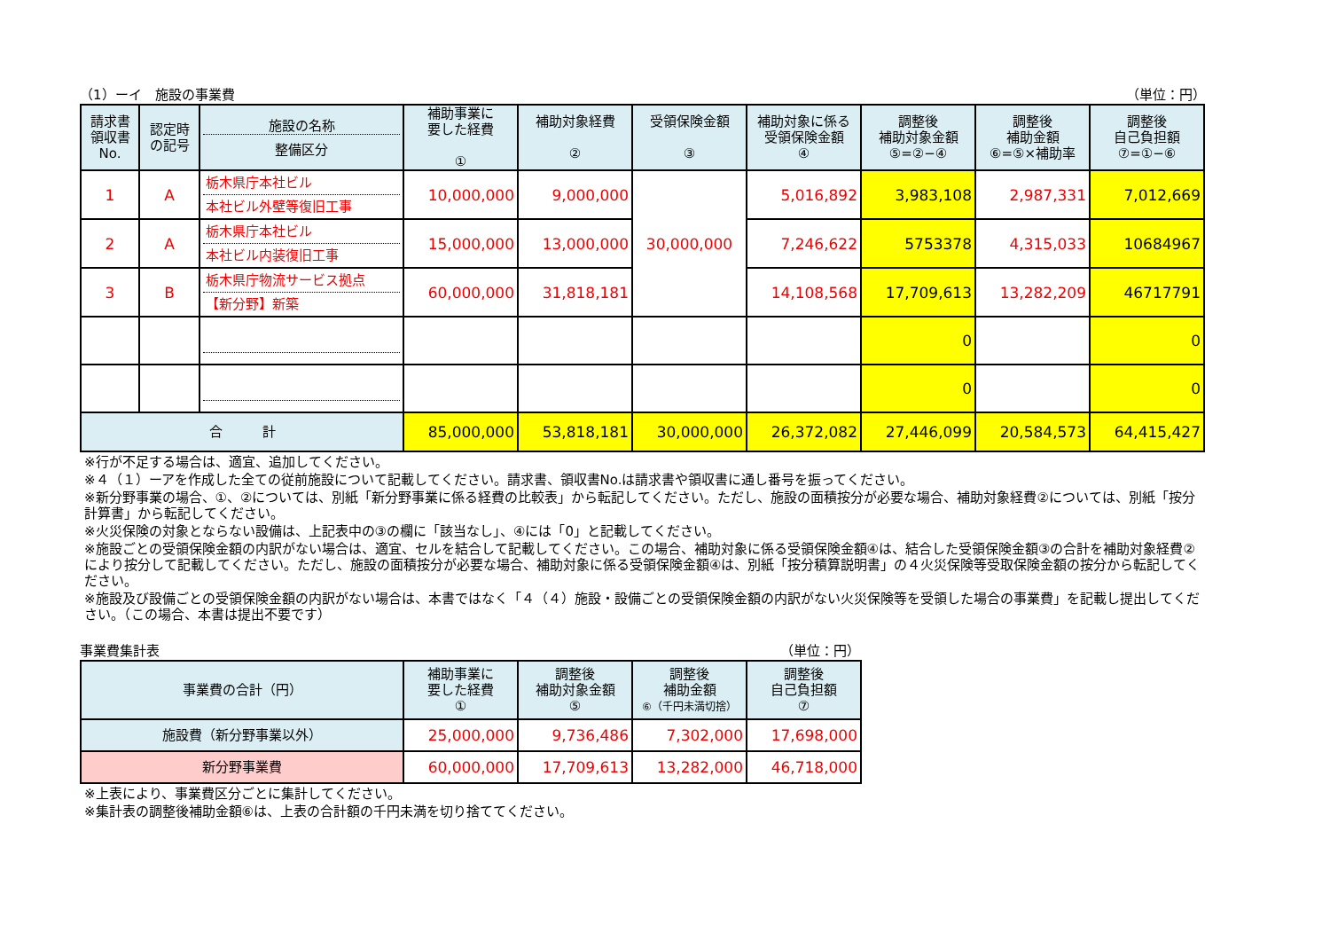（1）ーイ　施設の事業費 （単位：円）
| 請求書 領収書 No. | 認定時 の記号 | 施設の名称 整備区分 | 補助事業に 要した経費 ① | 補助対象経費 ② | 受領保険金額 ③ | 補助対象に係る 受領保険金額 ④ | 調整後 補助対象金額 ⑤=②−④ | 調整後 補助金額 ⑥=⑤×補助率 | 調整後 自己負担額 ⑦=①−⑥ |
| --- | --- | --- | --- | --- | --- | --- | --- | --- | --- |
| 1 | A | 栃木県庁本社ビル 本社ビル外壁等復旧工事 | 10,000,000 | 9,000,000 | 30,000,000 | 5,016,892 | 3,983,108 | 2,987,331 | 7,012,669 |
| 2 | A | 栃木県庁本社ビル 本社ビル内装復旧工事 | 15,000,000 | 13,000,000 | | 7,246,622 | 5753378 | 4,315,033 | 10684967 |
| 3 | B | 栃木県庁物流サービス拠点 【新分野】新築 | 60,000,000 | 31,818,181 | | 14,108,568 | 17,709,613 | 13,282,209 | 46717791 |
| | | | | | | | 0 | | 0 |
| | | | | | | | 0 | | 0 |
| 合 計 | | | 85,000,000 | 53,818,181 | 30,000,000 | 26,372,082 | 27,446,099 | 20,584,573 | 64,415,427 |
※行が不足する場合は、適宜、追加してください。
※４（１）ーアを作成した全ての従前施設について記載してください。請求書、領収書No.は請求書や領収書に通し番号を振ってください。
※新分野事業の場合、①、②については、別紙「新分野事業に係る経費の比較表」から転記してください。ただし、施設の面積按分が必要な場合、補助対象経費②については、別紙「按分計算書」から転記してください。
※火災保険の対象とならない設備は、上記表中の③の欄に「該当なし」、④には「0」と記載してください。
※施設ごとの受領保険金額の内訳がない場合は、適宜、セルを結合して記載してください。この場合、補助対象に係る受領保険金額④は、結合した受領保険金額③の合計を補助対象経費②により按分して記載してください。ただし、施設の面積按分が必要な場合、補助対象に係る受領保険金額④は、別紙「按分積算説明書」の４火災保険等受取保険金額の按分から転記してください。
※施設及び設備ごとの受領保険金額の内訳がない場合は、本書ではなく「４（４）施設・設備ごとの受領保険金額の内訳がない火災保険等を受領した場合の事業費」を記載し提出してください。（この場合、本書は提出不要です）
事業費集計表 （単位：円）
| 事業費の合計（円） | 補助事業に 要した経費 ① | 調整後 補助対象金額 ⑤ | 調整後 補助金額 ⑥（千円未満切捨） | 調整後 自己負担額 ⑦ |
| --- | --- | --- | --- | --- |
| 施設費（新分野事業以外） | 25,000,000 | 9,736,486 | 7,302,000 | 17,698,000 |
| 新分野事業費 | 60,000,000 | 17,709,613 | 13,282,000 | 46,718,000 |
※上表により、事業費区分ごとに集計してください。
※集計表の調整後補助金額⑥は、上表の合計額の千円未満を切り捨ててください。